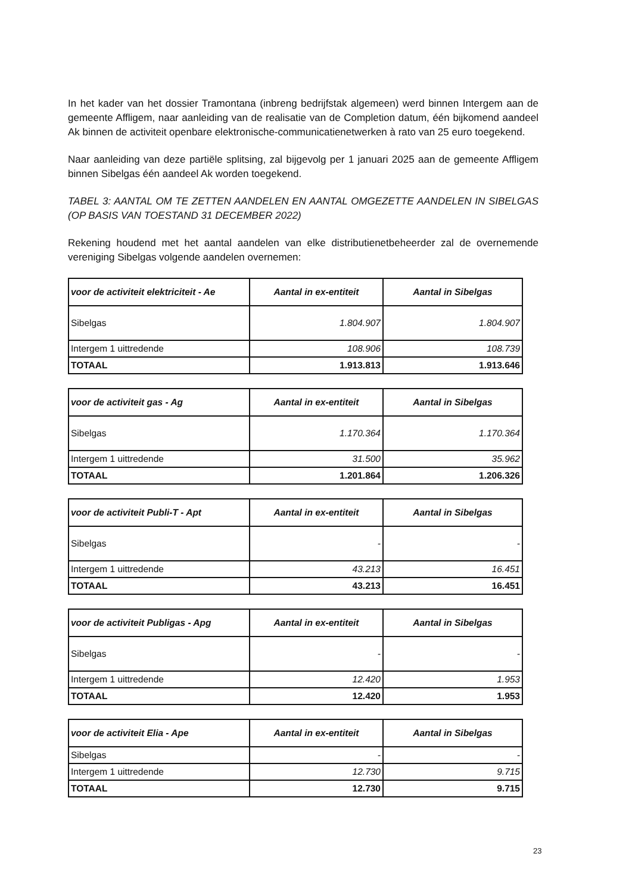In het kader van het dossier Tramontana (inbreng bedrijfstak algemeen) werd binnen Intergem aan de gemeente Affligem, naar aanleiding van de realisatie van de Completion datum, één bijkomend aandeel Ak binnen de activiteit openbare elektronische-communicatienetwerken à rato van 25 euro toegekend.
Naar aanleiding van deze partiële splitsing, zal bijgevolg per 1 januari 2025 aan de gemeente Affligem binnen Sibelgas één aandeel Ak worden toegekend.
TABEL 3: AANTAL OM TE ZETTEN AANDELEN EN AANTAL OMGEZETTE AANDELEN IN SIBELGAS (OP BASIS VAN TOESTAND 31 DECEMBER 2022)
Rekening houdend met het aantal aandelen van elke distributienetbeheerder zal de overnemende vereniging Sibelgas volgende aandelen overnemen:
| voor de activiteit elektriciteit - Ae | Aantal in ex-entiteit | Aantal in Sibelgas |
| --- | --- | --- |
| Sibelgas | 1.804.907 | 1.804.907 |
| Intergem 1 uittredende | 108.906 | 108.739 |
| TOTAAL | 1.913.813 | 1.913.646 |
| voor de activiteit gas - Ag | Aantal in ex-entiteit | Aantal in Sibelgas |
| --- | --- | --- |
| Sibelgas | 1.170.364 | 1.170.364 |
| Intergem 1 uittredende | 31.500 | 35.962 |
| TOTAAL | 1.201.864 | 1.206.326 |
| voor de activiteit Publi-T - Apt | Aantal in ex-entiteit | Aantal in Sibelgas |
| --- | --- | --- |
| Sibelgas | - | - |
| Intergem 1 uittredende | 43.213 | 16.451 |
| TOTAAL | 43.213 | 16.451 |
| voor de activiteit Publigas - Apg | Aantal in ex-entiteit | Aantal in Sibelgas |
| --- | --- | --- |
| Sibelgas | - | - |
| Intergem 1 uittredende | 12.420 | 1.953 |
| TOTAAL | 12.420 | 1.953 |
| voor de activiteit Elia - Ape | Aantal in ex-entiteit | Aantal in Sibelgas |
| --- | --- | --- |
| Sibelgas | - | - |
| Intergem 1 uittredende | 12.730 | 9.715 |
| TOTAAL | 12.730 | 9.715 |
23